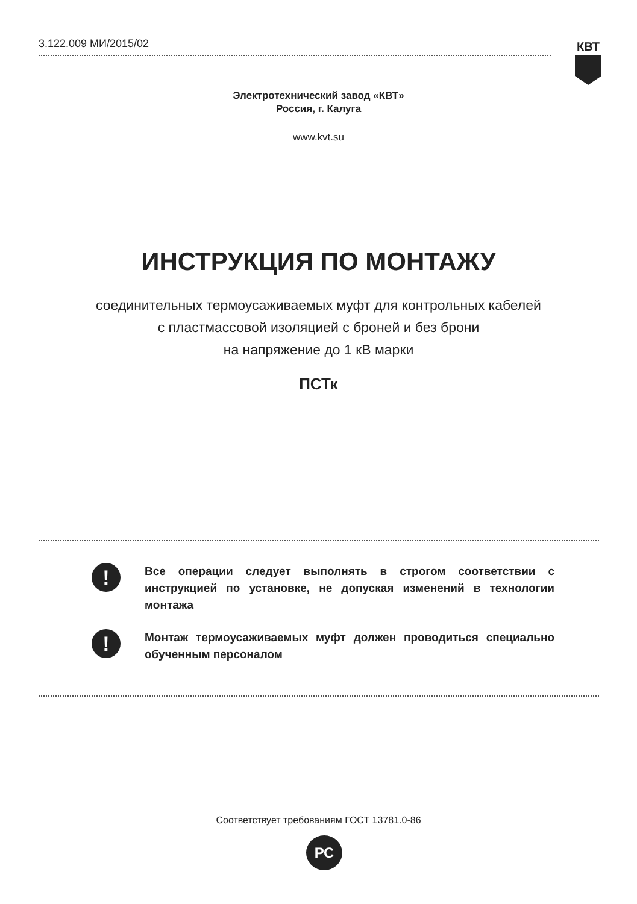3.122.009 МИ/2015/02 КВТ
Электротехнический завод «КВТ»
Россия, г. Калуга
www.kvt.su
ИНСТРУКЦИЯ ПО МОНТАЖУ
соединительных термоусаживаемых муфт для контрольных кабелей
с пластмассовой изоляцией с броней и без брони
на напряжение до 1 кВ марки
ПСТк
!
Все операции следует выполнять в строгом соответствии с инструкцией по установке, не допуская изменений в технологии монтажа
!
Монтаж термоусаживаемых муфт должен проводиться специально обученным персоналом
Соответствует требованиям ГОСТ 13781.0-86
РС